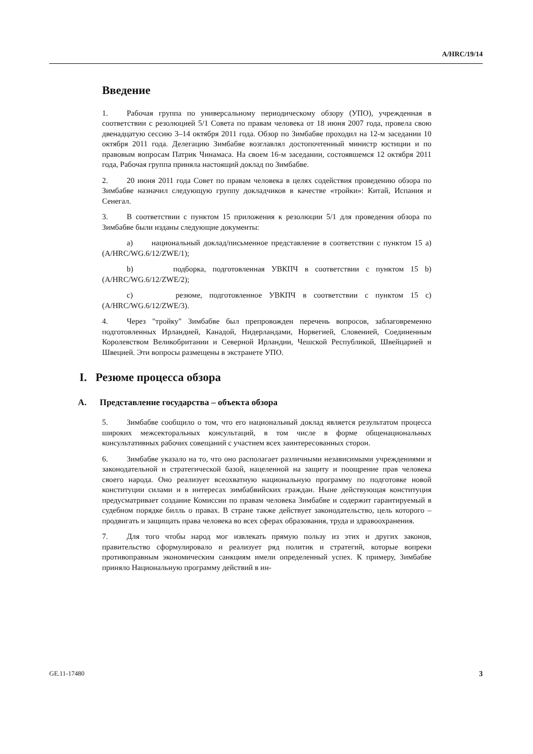A/HRC/19/14
Введение
1. Рабочая группа по универсальному периодическому обзору (УПО), учрежденная в соответствии с резолюцией 5/1 Совета по правам человека от 18 июня 2007 года, провела свою двенадцатую сессию 3–14 октября 2011 года. Обзор по Зимбабве проходил на 12-м заседании 10 октября 2011 года. Делегацию Зимбабве возглавлял достопочтенный министр юстиции и по правовым вопросам Патрик Чинамаса. На своем 16-м заседании, состоявшемся 12 октября 2011 года, Рабочая группа приняла настоящий доклад по Зимбабве.
2. 20 июня 2011 года Совет по правам человека в целях содействия проведению обзора по Зимбабве назначил следующую группу докладчиков в качестве «тройки»: Китай, Испания и Сенегал.
3. В соответствии с пунктом 15 приложения к резолюции 5/1 для проведения обзора по Зимбабве были изданы следующие документы:
a) национальный доклад/письменное представление в соответствии с пунктом 15 а) (A/HRC/WG.6/12/ZWE/1);
b) подборка, подготовленная УВКПЧ в соответствии с пунктом 15 b) (A/HRC/WG.6/12/ZWE/2);
c) резюме, подготовленное УВКПЧ в соответствии с пунктом 15 с) (A/HRC/WG.6/12/ZWE/3).
4. Через "тройку" Зимбабве был препровожден перечень вопросов, заблаговременно подготовленных Ирландией, Канадой, Нидерландами, Норвегией, Словенией, Соединенным Королевством Великобритании и Северной Ирландии, Чешской Республикой, Швейцарией и Швецией. Эти вопросы размещены в экстранете УПО.
I. Резюме процесса обзора
A. Представление государства – объекта обзора
5. Зимбабве сообщило о том, что его национальный доклад является результатом процесса широких межсекторальных консультаций, в том числе в форме общенациональных консультативных рабочих совещаний с участием всех заинтересованных сторон.
6. Зимбабве указало на то, что оно располагает различными независимыми учреждениями и законодательной и стратегической базой, нацеленной на защиту и поощрение прав человека своего народа. Оно реализует всеохватную национальную программу по подготовке новой конституции силами и в интересах зимбабвийских граждан. Ныне действующая конституция предусматривает создание Комиссии по правам человека Зимбабве и содержит гарантируемый в судебном порядке билль о правах. В стране также действует законодательство, цель которого – продвигать и защищать права человека во всех сферах образования, труда и здравоохранения.
7. Для того чтобы народ мог извлекать прямую пользу из этих и других законов, правительство сформулировало и реализует ряд политик и стратегий, которые вопреки противоправным экономическим санкциям имели определенный успех. К примеру, Зимбабве приняло Национальную программу действий в ин-
GE.11-17480 3